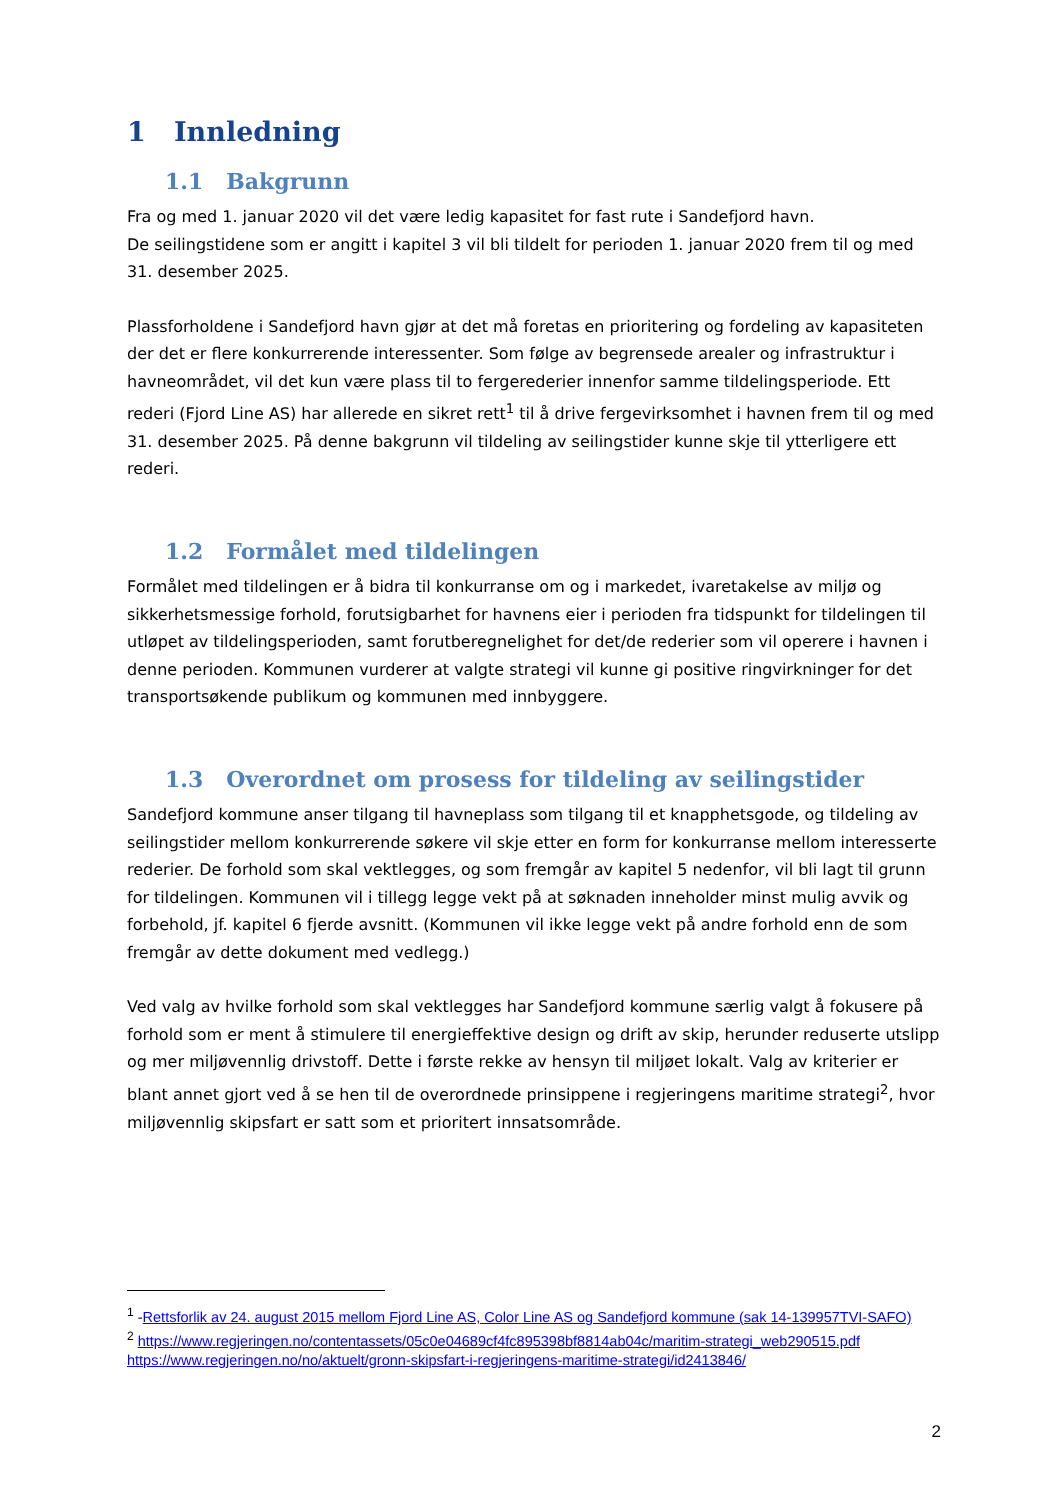1 Innledning
1.1 Bakgrunn
Fra og med 1. januar 2020 vil det være ledig kapasitet for fast rute i Sandefjord havn.
De seilingstidene som er angitt i kapitel 3 vil bli tildelt for perioden 1. januar 2020 frem til og med 31. desember 2025.
Plassforholdene i Sandefjord havn gjør at det må foretas en prioritering og fordeling av kapasiteten der det er flere konkurrerende interessenter. Som følge av begrensede arealer og infrastruktur i havneområdet, vil det kun være plass til to fergerederier innenfor samme tildelingsperiode. Ett rederi (Fjord Line AS) har allerede en sikret rett<sup>1</sup> til å drive fergevirksomhet i havnen frem til og med 31. desember 2025. På denne bakgrunn vil tildeling av seilingstider kunne skje til ytterligere ett rederi.
1.2 Formålet med tildelingen
Formålet med tildelingen er å bidra til konkurranse om og i markedet, ivaretakelse av miljø og sikkerhetsmessige forhold, forutsigbarhet for havnens eier i perioden fra tidspunkt for tildelingen til utløpet av tildelingsperioden, samt forutberegnelighet for det/de rederier som vil operere i havnen i denne perioden. Kommunen vurderer at valgte strategi vil kunne gi positive ringvirkninger for det transportsøkende publikum og kommunen med innbyggere.
1.3 Overordnet om prosess for tildeling av seilingstider
Sandefjord kommune anser tilgang til havneplass som tilgang til et knapphetsgode, og tildeling av seilingstider mellom konkurrerende søkere vil skje etter en form for konkurranse mellom interesserte rederier. De forhold som skal vektlegges, og som fremgår av kapitel 5 nedenfor, vil bli lagt til grunn for tildelingen. Kommunen vil i tillegg legge vekt på at søknaden inneholder minst mulig avvik og forbehold, jf. kapitel 6 fjerde avsnitt. (Kommunen vil ikke legge vekt på andre forhold enn de som fremgår av dette dokument med vedlegg.)
Ved valg av hvilke forhold som skal vektlegges har Sandefjord kommune særlig valgt å fokusere på forhold som er ment å stimulere til energieffektive design og drift av skip, herunder reduserte utslipp og mer miljøvennlig drivstoff. Dette i første rekke av hensyn til miljøet lokalt. Valg av kriterier er blant annet gjort ved å se hen til de overordnede prinsippene i regjeringens maritime strategi<sup>2</sup>, hvor miljøvennlig skipsfart er satt som et prioritert innsatsområde.
<sup>1</sup> -Rettsforlik av 24. august 2015 mellom Fjord Line AS, Color Line AS og Sandefjord kommune (sak 14-139957TVI-SAFO)
<sup>2</sup> https://www.regjeringen.no/contentassets/05c0e04689cf4fc895398bf8814ab04c/maritim-strategi_web290515.pdf
https://www.regjeringen.no/no/aktuelt/gronn-skipsfart-i-regjeringens-maritime-strategi/id2413846/
2